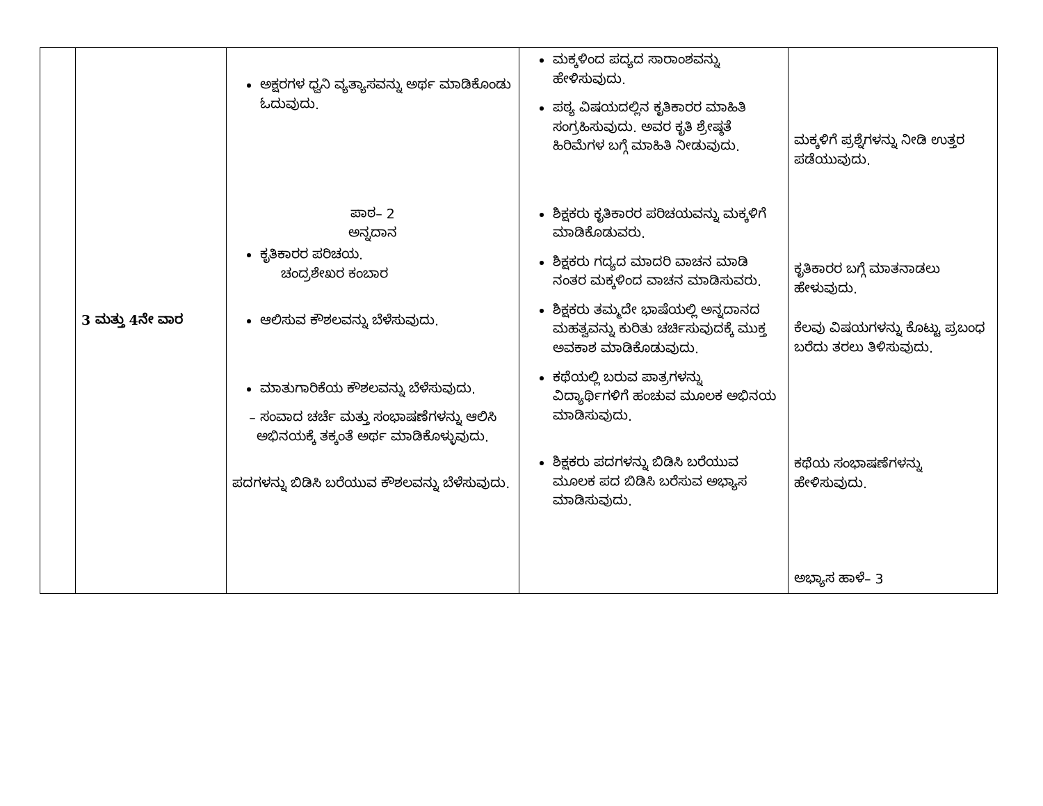| | 3 ಮತ್ತು 4ನೇ ವಾರ | ಅಕ್ಷರಗಳ ಧ್ವನಿ ವ್ಯತ್ಯಾಸವನ್ನು ಅರ್ಥ ಮಾಡಿಕೊಂಡು ಓದುವುದು. ಪಾಠ– 2 ಅನ್ನದಾನ ಕೃತಿಕಾರರ ಪರಿಚಯ. ಚಂದ್ರಶೇಖರ ಕಂಬಾರ ಆಲಿಸುವ ಕೌಶಲವನ್ನು ಬೆಳೆಸುವುದು. ಮಾತುಗಾರಿಕೆಯ ಕೌಶಲವನ್ನು ಬೆಳೆಸುವುದು. – ಸಂವಾದ ಚರ್ಚೆ ಮತ್ತು ಸಂಭಾಷಣೆಗಳನ್ನು ಆಲಿಸಿ ಅಭಿನಯಕ್ಕೆ ತಕ್ಕಂತೆ ಅರ್ಥ ಮಾಡಿಕೊಳ್ಳುವುದು. ಪದಗಳನ್ನು ಬಿಡಿಸಿ ಬರೆಯುವ ಕೌಶಲವನ್ನು ಬೆಳೆಸುವುದು. | ಮಕ್ಕಳಿಂದ ಪದ್ಯದ ಸಾರಾಂಶವನ್ನು ಹೇಳಿಸುವುದು. ಪಠ್ಯ ವಿಷಯದಲ್ಲಿನ ಕೃತಿಕಾರರ ಮಾಹಿತಿ ಸಂಗ್ರಹಿಸುವುದು. ಅವರ ಕೃತಿ ಶ್ರೇಷ್ಠತೆ ಹಿರಿಮೆಗಳ ಬಗ್ಗೆ ಮಾಹಿತಿ ನೀಡುವುದು. ಶಿಕ್ಷಕರು ಕೃತಿಕಾರರ ಪರಿಚಯವನ್ನು ಮಕ್ಕಳಿಗೆ ಮಾಡಿಕೊಡುವರು. ಶಿಕ್ಷಕರು ಗದ್ಯದ ಮಾದರಿ ವಾಚನ ಮಾಡಿ ನಂತರ ಮಕ್ಕಳಿಂದ ವಾಚನ ಮಾಡಿಸುವರು. ಶಿಕ್ಷಕರು ತಮ್ಮದೇ ಭಾಷೆಯಲ್ಲಿ ಅನ್ನದಾನದ ಮಹತ್ವವನ್ನು ಕುರಿತು ಚರ್ಚಿಸುವುದಕ್ಕೆ ಮುಕ್ತ ಅವಕಾಶ ಮಾಡಿಕೊಡುವುದು. ಕಥೆಯಲ್ಲಿ ಬರುವ ಪಾತ್ರಗಳನ್ನು ವಿದ್ಯಾರ್ಥಿಗಳಿಗೆ ಹಂಚುವ ಮೂಲಕ ಅಭಿನಯ ಮಾಡಿಸುವುದು. ಶಿಕ್ಷಕರು ಪದಗಳನ್ನು ಬಿಡಿಸಿ ಬರೆಯುವ ಮೂಲಕ ಪದ ಬಿಡಿಸಿ ಬರೆಸುವ ಅಭ್ಯಾಸ ಮಾಡಿಸುವುದು. | ಮಕ್ಕಳಿಗೆ ಪ್ರಶ್ನೆಗಳನ್ನು ನೀಡಿ ಉತ್ತರ ಪಡೆಯುವುದು. ಕೃತಿಕಾರರ ಬಗ್ಗೆ ಮಾತನಾಡಲು ಹೇಳುವುದು. ಕೆಲವು ವಿಷಯಗಳನ್ನು ಕೊಟ್ಟು ಪ್ರಬಂಧ ಬರೆದು ತರಲು ತಿಳಿಸುವುದು. ಕಥೆಯ ಸಂಭಾಷಣೆಗಳನ್ನು ಹೇಳಿಸುವುದು. ಅಭ್ಯಾಸ ಹಾಳೆ– 3 |